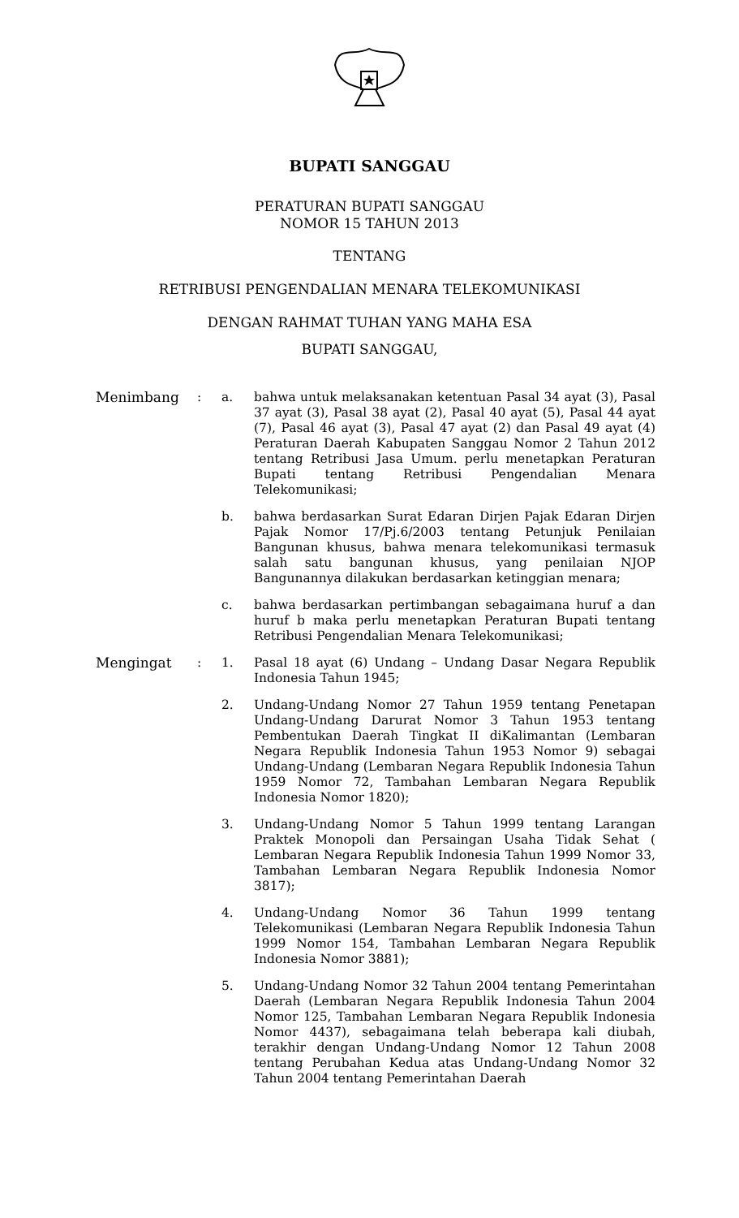BUPATI SANGGAU
PERATURAN BUPATI SANGGAU
NOMOR 15 TAHUN 2013
TENTANG
RETRIBUSI PENGENDALIAN MENARA TELEKOMUNIKASI
DENGAN RAHMAT TUHAN YANG MAHA ESA
BUPATI SANGGAU,
| Menimbang | : | a. | bahwa untuk melaksanakan ketentuan Pasal 34 ayat (3), Pasal 37 ayat (3), Pasal 38 ayat (2), Pasal 40 ayat (5), Pasal 44 ayat (7), Pasal 46 ayat (3), Pasal 47 ayat (2) dan Pasal 49 ayat (4) Peraturan Daerah Kabupaten Sanggau Nomor 2 Tahun 2012 tentang Retribusi Jasa Umum. perlu menetapkan Peraturan Bupati tentang Retribusi Pengendalian Menara Telekomunikasi; |
| | | b. | bahwa berdasarkan Surat Edaran Dirjen Pajak Edaran Dirjen Pajak Nomor 17/Pj.6/2003 tentang Petunjuk Penilaian Bangunan khusus, bahwa menara telekomunikasi termasuk salah satu bangunan khusus, yang penilaian NJOP Bangunannya dilakukan berdasarkan ketinggian menara; |
| | | c. | bahwa berdasarkan pertimbangan sebagaimana huruf a dan huruf b maka perlu menetapkan Peraturan Bupati tentang Retribusi Pengendalian Menara Telekomunikasi; |
| Mengingat | : | 1. | Pasal 18 ayat (6) Undang – Undang Dasar Negara Republik Indonesia Tahun 1945; |
| | | 2. | Undang-Undang Nomor 27 Tahun 1959 tentang Penetapan Undang-Undang Darurat Nomor 3 Tahun 1953 tentang Pembentukan Daerah Tingkat II diKalimantan (Lembaran Negara Republik Indonesia Tahun 1953 Nomor 9) sebagai Undang-Undang (Lembaran Negara Republik Indonesia Tahun 1959 Nomor 72, Tambahan Lembaran Negara Republik Indonesia Nomor 1820); |
| | | 3. | Undang-Undang Nomor 5 Tahun 1999 tentang Larangan Praktek Monopoli dan Persaingan Usaha Tidak Sehat ( Lembaran Negara Republik Indonesia Tahun 1999 Nomor 33, Tambahan Lembaran Negara Republik Indonesia Nomor 3817); |
| | | 4. | Undang-Undang Nomor 36 Tahun 1999 tentang Telekomunikasi (Lembaran Negara Republik Indonesia Tahun 1999 Nomor 154, Tambahan Lembaran Negara Republik Indonesia Nomor 3881); |
| | | 5. | Undang-Undang Nomor 32 Tahun 2004 tentang Pemerintahan Daerah (Lembaran Negara Republik Indonesia Tahun 2004 Nomor 125, Tambahan Lembaran Negara Republik Indonesia Nomor 4437), sebagaimana telah beberapa kali diubah, terakhir dengan Undang-Undang Nomor 12 Tahun 2008 tentang Perubahan Kedua atas Undang-Undang Nomor 32 Tahun 2004 tentang Pemerintahan Daerah |